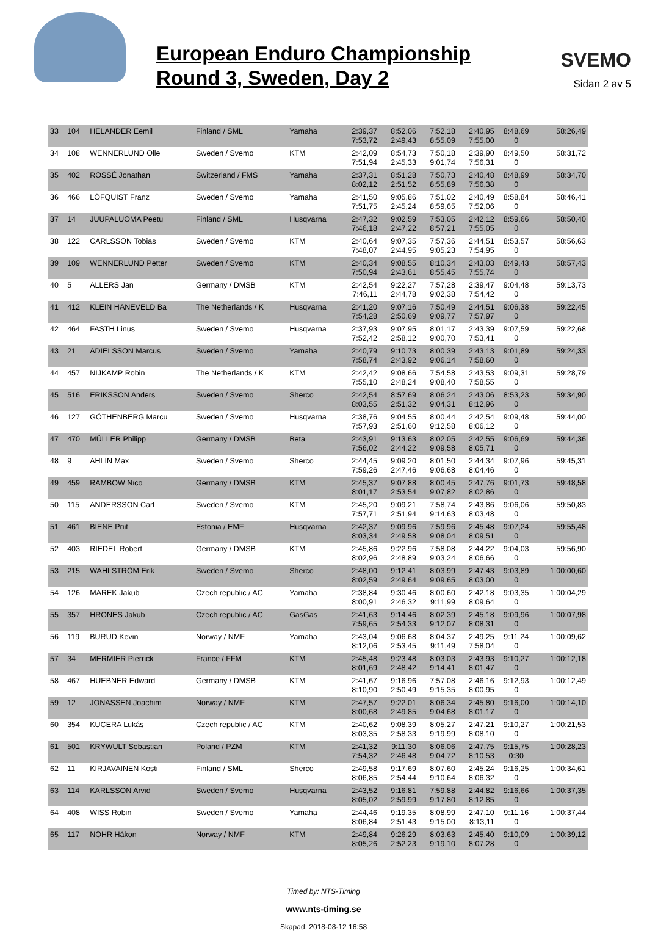European Enduro Championship
Round 3, Sweden, Day 2
SVEMO
Sidan 2 av 5
| 33 | 104 | HELANDER Eemil | Finland / SML | Yamaha | 2:39,37 7:53,72 | 8:52,06 2:49,43 | 7:52,18 8:55,09 | 2:40,95 7:55,00 | 8:48,69 0 | 58:26,49 |
| 34 | 108 | WENNERLUND Olle | Sweden / Svemo | KTM | 2:42,09 7:51,94 | 8:54,73 2:45,33 | 7:50,18 9:01,74 | 2:39,90 7:56,31 | 8:49,50 0 | 58:31,72 |
| 35 | 402 | ROSSÉ Jonathan | Switzerland / FMS | Yamaha | 2:37,31 8:02,12 | 8:51,28 2:51,52 | 7:50,73 8:55,89 | 2:40,48 7:56,38 | 8:48,99 0 | 58:34,70 |
| 36 | 466 | LÖFQUIST Franz | Sweden / Svemo | Yamaha | 2:41,50 7:51,75 | 9:05,86 2:45,24 | 7:51,02 8:59,65 | 2:40,49 7:52,06 | 8:58,84 0 | 58:46,41 |
| 37 | 14 | JUUPALUOMA Peetu | Finland / SML | Husqvarna | 2:47,32 7:46,18 | 9:02,59 2:47,22 | 7:53,05 8:57,21 | 2:42,12 7:55,05 | 8:59,66 0 | 58:50,40 |
| 38 | 122 | CARLSSON Tobias | Sweden / Svemo | KTM | 2:40,64 7:48,07 | 9:07,35 2:44,95 | 7:57,36 9:05,23 | 2:44,51 7:54,95 | 8:53,57 0 | 58:56,63 |
| 39 | 109 | WENNERLUND Petter | Sweden / Svemo | KTM | 2:40,34 7:50,94 | 9:08,55 2:43,61 | 8:10,34 8:55,45 | 2:43,03 7:55,74 | 8:49,43 0 | 58:57,43 |
| 40 | 5 | ALLERS Jan | Germany / DMSB | KTM | 2:42,54 7:46,11 | 9:22,27 2:44,78 | 7:57,28 9:02,38 | 2:39,47 7:54,42 | 9:04,48 0 | 59:13,73 |
| 41 | 412 | KLEIN HANEVELD Ba | The Netherlands / K | Husqvarna | 2:41,20 7:54,28 | 9:07,16 2:50,69 | 7:50,49 9:09,77 | 2:44,51 7:57,97 | 9:06,38 0 | 59:22,45 |
| 42 | 464 | FASTH Linus | Sweden / Svemo | Husqvarna | 2:37,93 7:52,42 | 9:07,95 2:58,12 | 8:01,17 9:00,70 | 2:43,39 7:53,41 | 9:07,59 0 | 59:22,68 |
| 43 | 21 | ADIELSSON Marcus | Sweden / Svemo | Yamaha | 2:40,79 7:58,74 | 9:10,73 2:43,92 | 8:00,39 9:06,14 | 2:43,13 7:58,60 | 9:01,89 0 | 59:24,33 |
| 44 | 457 | NIJKAMP Robin | The Netherlands / K | KTM | 2:42,42 7:55,10 | 9:08,66 2:48,24 | 7:54,58 9:08,40 | 2:43,53 7:58,55 | 9:09,31 0 | 59:28,79 |
| 45 | 516 | ERIKSSON Anders | Sweden / Svemo | Sherco | 2:42,54 8:03,55 | 8:57,69 2:51,32 | 8:06,24 9:04,31 | 2:43,06 8:12,96 | 8:53,23 0 | 59:34,90 |
| 46 | 127 | GÖTHENBERG Marcu | Sweden / Svemo | Husqvarna | 2:38,76 7:57,93 | 9:04,55 2:51,60 | 8:00,44 9:12,58 | 2:42,54 8:06,12 | 9:09,48 0 | 59:44,00 |
| 47 | 470 | MÜLLER Philipp | Germany / DMSB | Beta | 2:43,91 7:56,02 | 9:13,63 2:44,22 | 8:02,05 9:09,58 | 2:42,55 8:05,71 | 9:06,69 0 | 59:44,36 |
| 48 | 9 | AHLIN Max | Sweden / Svemo | Sherco | 2:44,45 7:59,26 | 9:09,20 2:47,46 | 8:01,50 9:06,68 | 2:44,34 8:04,46 | 9:07,96 0 | 59:45,31 |
| 49 | 459 | RAMBOW Nico | Germany / DMSB | KTM | 2:45,37 8:01,17 | 9:07,88 2:53,54 | 8:00,45 9:07,82 | 2:47,76 8:02,86 | 9:01,73 0 | 59:48,58 |
| 50 | 115 | ANDERSSON Carl | Sweden / Svemo | KTM | 2:45,20 7:57,71 | 9:09,21 2:51,94 | 7:58,74 9:14,63 | 2:43,86 8:03,48 | 9:06,06 0 | 59:50,83 |
| 51 | 461 | BIENE Priit | Estonia / EMF | Husqvarna | 2:42,37 8:03,34 | 9:09,96 2:49,58 | 7:59,96 9:08,04 | 2:45,48 8:09,51 | 9:07,24 0 | 59:55,48 |
| 52 | 403 | RIEDEL Robert | Germany / DMSB | KTM | 2:45,86 8:02,96 | 9:22,96 2:48,89 | 7:58,08 9:03,24 | 2:44,22 8:06,66 | 9:04,03 0 | 59:56,90 |
| 53 | 215 | WAHLSTRÖM Erik | Sweden / Svemo | Sherco | 2:48,00 8:02,59 | 9:12,41 2:49,64 | 8:03,99 9:09,65 | 2:47,43 8:03,00 | 9:03,89 0 | 1:00:00,60 |
| 54 | 126 | MAREK Jakub | Czech republic / AC | Yamaha | 2:38,84 8:00,91 | 9:30,46 2:46,32 | 8:00,60 9:11,99 | 2:42,18 8:09,64 | 9:03,35 0 | 1:00:04,29 |
| 55 | 357 | HRONES Jakub | Czech republic / AC | GasGas | 2:41,63 7:59,65 | 9:14,46 2:54,33 | 8:02,39 9:12,07 | 2:45,18 8:08,31 | 9:09,96 0 | 1:00:07,98 |
| 56 | 119 | BURUD Kevin | Norway / NMF | Yamaha | 2:43,04 8:12,06 | 9:06,68 2:53,45 | 8:04,37 9:11,49 | 2:49,25 7:58,04 | 9:11,24 0 | 1:00:09,62 |
| 57 | 34 | MERMIER Pierrick | France / FFM | KTM | 2:45,48 8:01,69 | 9:23,48 2:48,42 | 8:03,03 9:14,41 | 2:43,93 8:01,47 | 9:10,27 0 | 1:00:12,18 |
| 58 | 467 | HUEBNER Edward | Germany / DMSB | KTM | 2:41,67 8:10,90 | 9:16,96 2:50,49 | 7:57,08 9:15,35 | 2:46,16 8:00,95 | 9:12,93 0 | 1:00:12,49 |
| 59 | 12 | JONASSEN Joachim | Norway / NMF | KTM | 2:47,57 8:00,68 | 9:22,01 2:49,85 | 8:06,34 9:04,68 | 2:45,80 8:01,17 | 9:16,00 0 | 1:00:14,10 |
| 60 | 354 | KUCERA Lukás | Czech republic / AC | KTM | 2:40,62 8:03,35 | 9:08,39 2:58,33 | 8:05,27 9:19,99 | 2:47,21 8:08,10 | 9:10,27 0 | 1:00:21,53 |
| 61 | 501 | KRYWULT Sebastian | Poland / PZM | KTM | 2:41,32 7:54,32 | 9:11,30 2:46,48 | 8:06,06 9:04,72 | 2:47,75 8:10,53 | 9:15,75 0:30 | 1:00:28,23 |
| 62 | 11 | KIRJAVAINEN Kosti | Finland / SML | Sherco | 2:49,58 8:06,85 | 9:17,69 2:54,44 | 8:07,60 9:10,64 | 2:45,24 8:06,32 | 9:16,25 0 | 1:00:34,61 |
| 63 | 114 | KARLSSON Arvid | Sweden / Svemo | Husqvarna | 2:43,52 8:05,02 | 9:16,81 2:59,99 | 7:59,88 9:17,80 | 2:44,82 8:12,85 | 9:16,66 0 | 1:00:37,35 |
| 64 | 408 | WISS Robin | Sweden / Svemo | Yamaha | 2:44,46 8:06,84 | 9:19,35 2:51,43 | 8:08,99 9:15,00 | 2:47,10 8:13,11 | 9:11,16 0 | 1:00:37,44 |
| 65 | 117 | NOHR Håkon | Norway / NMF | KTM | 2:49,84 8:05,26 | 9:26,29 2:52,23 | 8:03,63 9:19,10 | 2:45,40 8:07,28 | 9:10,09 0 | 1:00:39,12 |
Timed by: NTS-Timing
www.nts-timing.se
Skapad: 2018-08-12 16:58